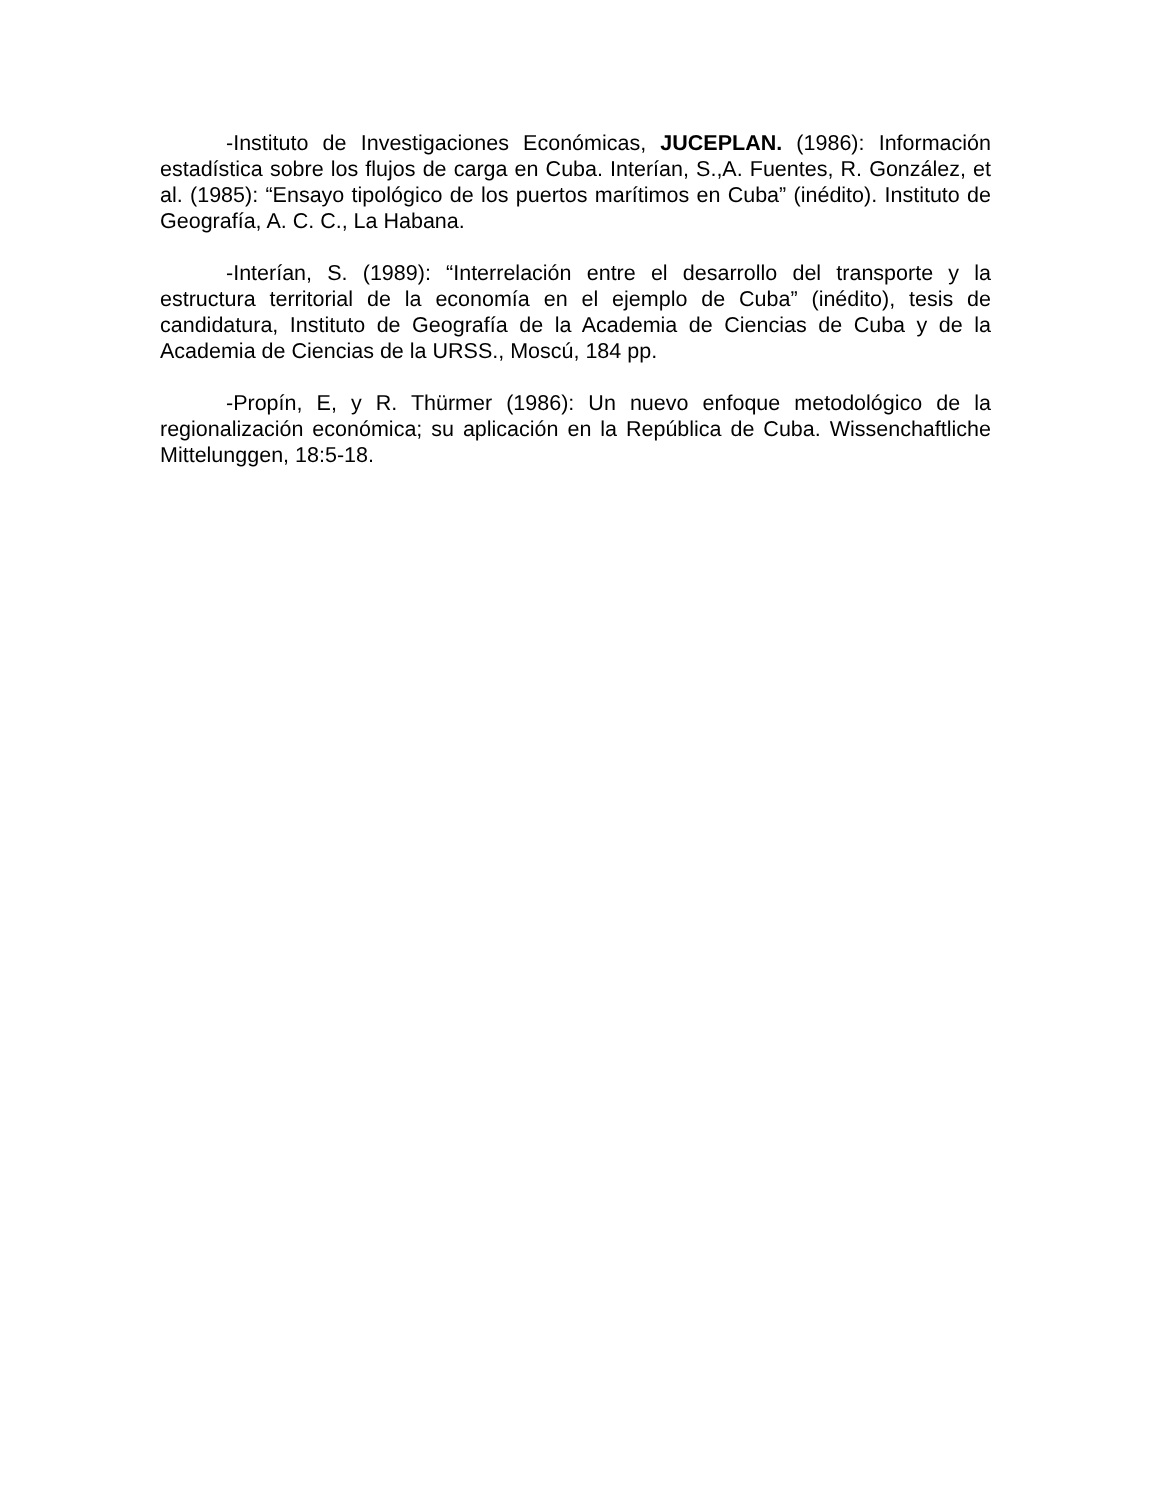-Instituto de Investigaciones Económicas, JUCEPLAN. (1986): Información estadística sobre los flujos de carga en Cuba. Interían, S.,A. Fuentes, R. González, et al. (1985): “Ensayo tipológico de los puertos marítimos en Cuba” (inédito). Instituto de Geografía, A. C. C., La Habana.
-Interían, S. (1989): “Interrelación entre el desarrollo del transporte y la estructura territorial de la economía en el ejemplo de Cuba” (inédito), tesis de candidatura, Instituto de Geografía de la Academia de Ciencias de Cuba y de la Academia de Ciencias de la URSS., Moscú, 184 pp.
-Propín, E, y R. Thürmer (1986): Un nuevo enfoque metodológico de la regionalización económica; su aplicación en la República de Cuba. Wissenchaftliche Mittelunggen, 18:5-18.